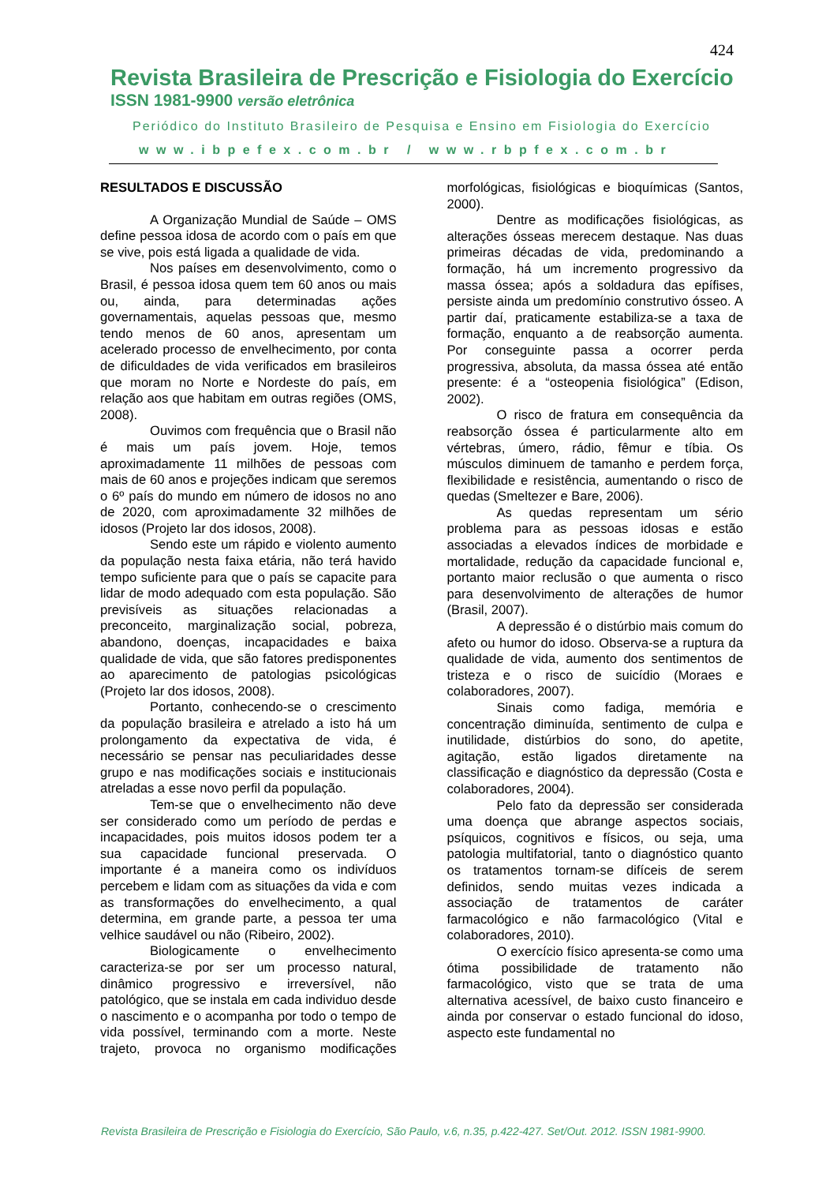424
Revista Brasileira de Prescrição e Fisiologia do Exercício
ISSN 1981-9900 versão eletrônica
Periódico do Instituto Brasileiro de Pesquisa e Ensino em Fisiologia do Exercício
www.ibpefex.com.br / www.rbpfex.com.br
RESULTADOS E DISCUSSÃO
A Organização Mundial de Saúde – OMS define pessoa idosa de acordo com o país em que se vive, pois está ligada a qualidade de vida.
Nos países em desenvolvimento, como o Brasil, é pessoa idosa quem tem 60 anos ou mais ou, ainda, para determinadas ações governamentais, aquelas pessoas que, mesmo tendo menos de 60 anos, apresentam um acelerado processo de envelhecimento, por conta de dificuldades de vida verificados em brasileiros que moram no Norte e Nordeste do país, em relação aos que habitam em outras regiões (OMS, 2008).
Ouvimos com frequência que o Brasil não é mais um país jovem. Hoje, temos aproximadamente 11 milhões de pessoas com mais de 60 anos e projeções indicam que seremos o 6º país do mundo em número de idosos no ano de 2020, com aproximadamente 32 milhões de idosos (Projeto lar dos idosos, 2008).
Sendo este um rápido e violento aumento da população nesta faixa etária, não terá havido tempo suficiente para que o país se capacite para lidar de modo adequado com esta população. São previsíveis as situações relacionadas a preconceito, marginalização social, pobreza, abandono, doenças, incapacidades e baixa qualidade de vida, que são fatores predisponentes ao aparecimento de patologias psicológicas (Projeto lar dos idosos, 2008).
Portanto, conhecendo-se o crescimento da população brasileira e atrelado a isto há um prolongamento da expectativa de vida, é necessário se pensar nas peculiaridades desse grupo e nas modificações sociais e institucionais atreladas a esse novo perfil da população.
Tem-se que o envelhecimento não deve ser considerado como um período de perdas e incapacidades, pois muitos idosos podem ter a sua capacidade funcional preservada. O importante é a maneira como os indivíduos percebem e lidam com as situações da vida e com as transformações do envelhecimento, a qual determina, em grande parte, a pessoa ter uma velhice saudável ou não (Ribeiro, 2002).
Biologicamente o envelhecimento caracteriza-se por ser um processo natural, dinâmico progressivo e irreversível, não patológico, que se instala em cada individuo desde o nascimento e o acompanha por todo o tempo de vida possível, terminando com a morte. Neste trajeto, provoca no organismo modificações morfológicas, fisiológicas e bioquímicas (Santos, 2000).
Dentre as modificações fisiológicas, as alterações ósseas merecem destaque. Nas duas primeiras décadas de vida, predominando a formação, há um incremento progressivo da massa óssea; após a soldadura das epífises, persiste ainda um predomínio construtivo ósseo. A partir daí, praticamente estabiliza-se a taxa de formação, enquanto a de reabsorção aumenta. Por conseguinte passa a ocorrer perda progressiva, absoluta, da massa óssea até então presente: é a “osteopenia fisiológica” (Edison, 2002).
O risco de fratura em consequência da reabsorção óssea é particularmente alto em vértebras, úmero, rádio, fêmur e tíbia. Os músculos diminuem de tamanho e perdem força, flexibilidade e resistência, aumentando o risco de quedas (Smeltezer e Bare, 2006).
As quedas representam um sério problema para as pessoas idosas e estão associadas a elevados índices de morbidade e mortalidade, redução da capacidade funcional e, portanto maior reclusão o que aumenta o risco para desenvolvimento de alterações de humor (Brasil, 2007).
A depressão é o distúrbio mais comum do afeto ou humor do idoso. Observa-se a ruptura da qualidade de vida, aumento dos sentimentos de tristeza e o risco de suicídio (Moraes e colaboradores, 2007).
Sinais como fadiga, memória e concentração diminuída, sentimento de culpa e inutilidade, distúrbios do sono, do apetite, agitação, estão ligados diretamente na classificação e diagnóstico da depressão (Costa e colaboradores, 2004).
Pelo fato da depressão ser considerada uma doença que abrange aspectos sociais, psíquicos, cognitivos e físicos, ou seja, uma patologia multifatorial, tanto o diagnóstico quanto os tratamentos tornam-se difíceis de serem definidos, sendo muitas vezes indicada a associação de tratamentos de caráter farmacológico e não farmacológico (Vital e colaboradores, 2010).
O exercício físico apresenta-se como uma ótima possibilidade de tratamento não farmacológico, visto que se trata de uma alternativa acessível, de baixo custo financeiro e ainda por conservar o estado funcional do idoso, aspecto este fundamental no
Revista Brasileira de Prescrição e Fisiologia do Exercício, São Paulo, v.6, n.35, p.422-427. Set/Out. 2012. ISSN 1981-9900.